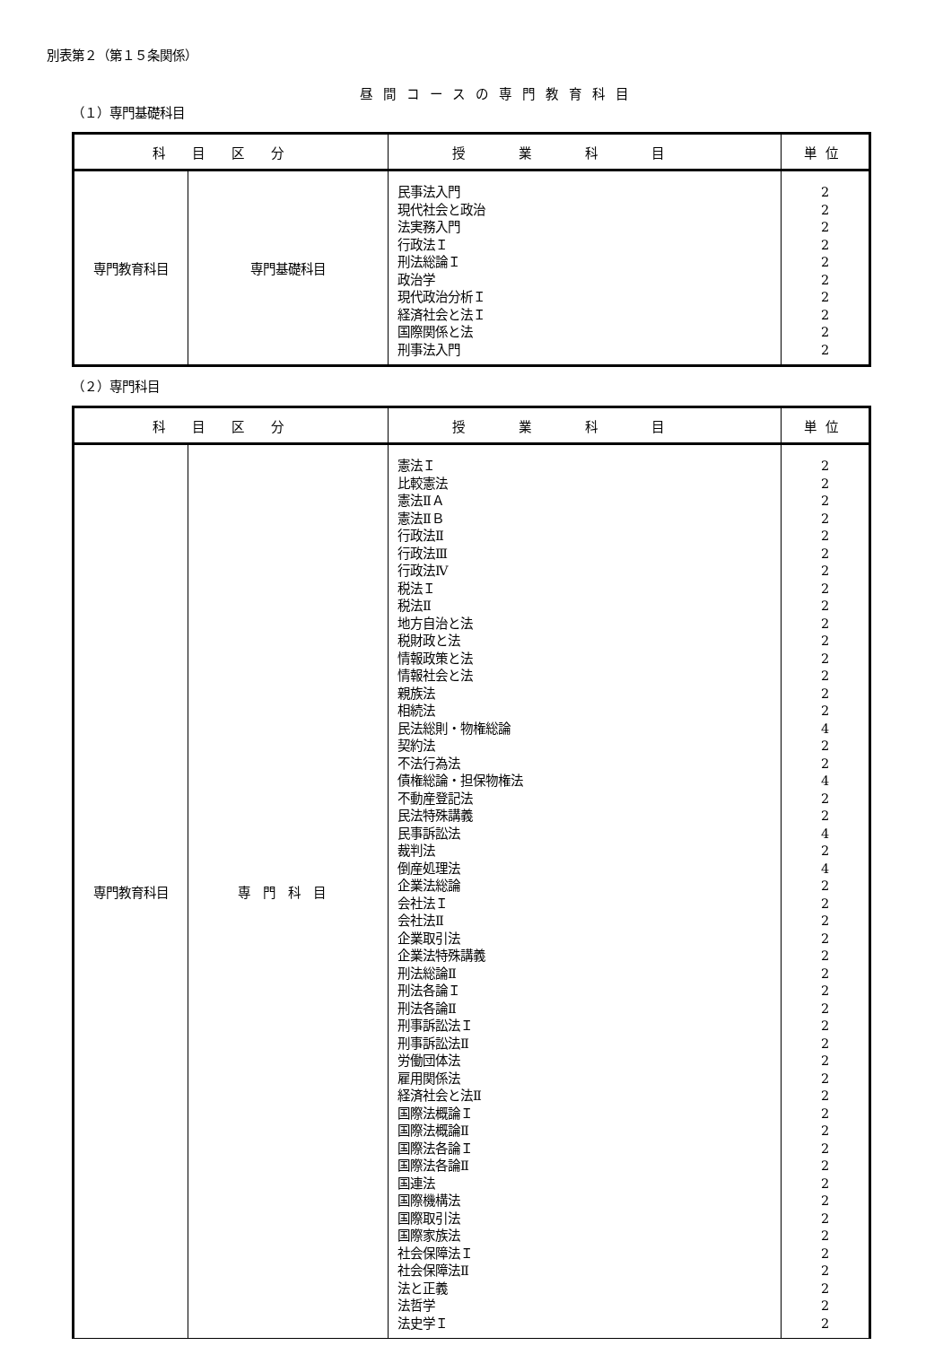別表第２（第１５条関係）
昼間コースの専門教育科目
（１）専門基礎科目
| 科目区分 | | 授業科目 | 単位 |
| --- | --- | --- | --- |
| 専門教育科目 | 専門基礎科目 | 民事法入門 現代社会と政治 法実務入門 行政法Ｉ 刑法総論Ｉ 政治学 現代政治分析Ｉ 経済社会と法Ｉ 国際関係と法 刑事法入門 | 2 2 2 2 2 2 2 2 2 2 |
（２）専門科目
| 科目区分 | | 授業科目 | 単位 |
| --- | --- | --- | --- |
| 専門教育科目 | 専門科目 | 憲法Ｉ 比較憲法 憲法ⅡＡ 憲法ⅡＢ 行政法Ⅱ 行政法Ⅲ 行政法Ⅳ 税法Ｉ 税法Ⅱ 地方自治と法 税財政と法 情報政策と法 情報社会と法 親族法 相続法 民法総則・物権総論 契約法 不法行為法 債権総論・担保物権法 不動産登記法 民法特殊講義 民事訴訟法 裁判法 倒産処理法 企業法総論 会社法Ｉ 会社法Ⅱ 企業取引法 企業法特殊講義 刑法総論Ⅱ 刑法各論Ｉ 刑法各論Ⅱ 刑事訴訟法Ｉ 刑事訴訟法Ⅱ 労働団体法 雇用関係法 経済社会と法Ⅱ 国際法概論Ｉ 国際法概論Ⅱ 国際法各論Ｉ 国際法各論Ⅱ 国連法 国際機構法 国際取引法 国際家族法 社会保障法Ｉ 社会保障法Ⅱ 法と正義 法哲学 法史学Ｉ | 2 2 2 2 2 2 2 2 2 2 2 2 2 2 2 4 2 2 4 2 2 4 2 4 2 2 2 2 2 2 2 2 2 2 2 2 2 2 2 2 2 2 2 2 2 2 2 2 2 2 |